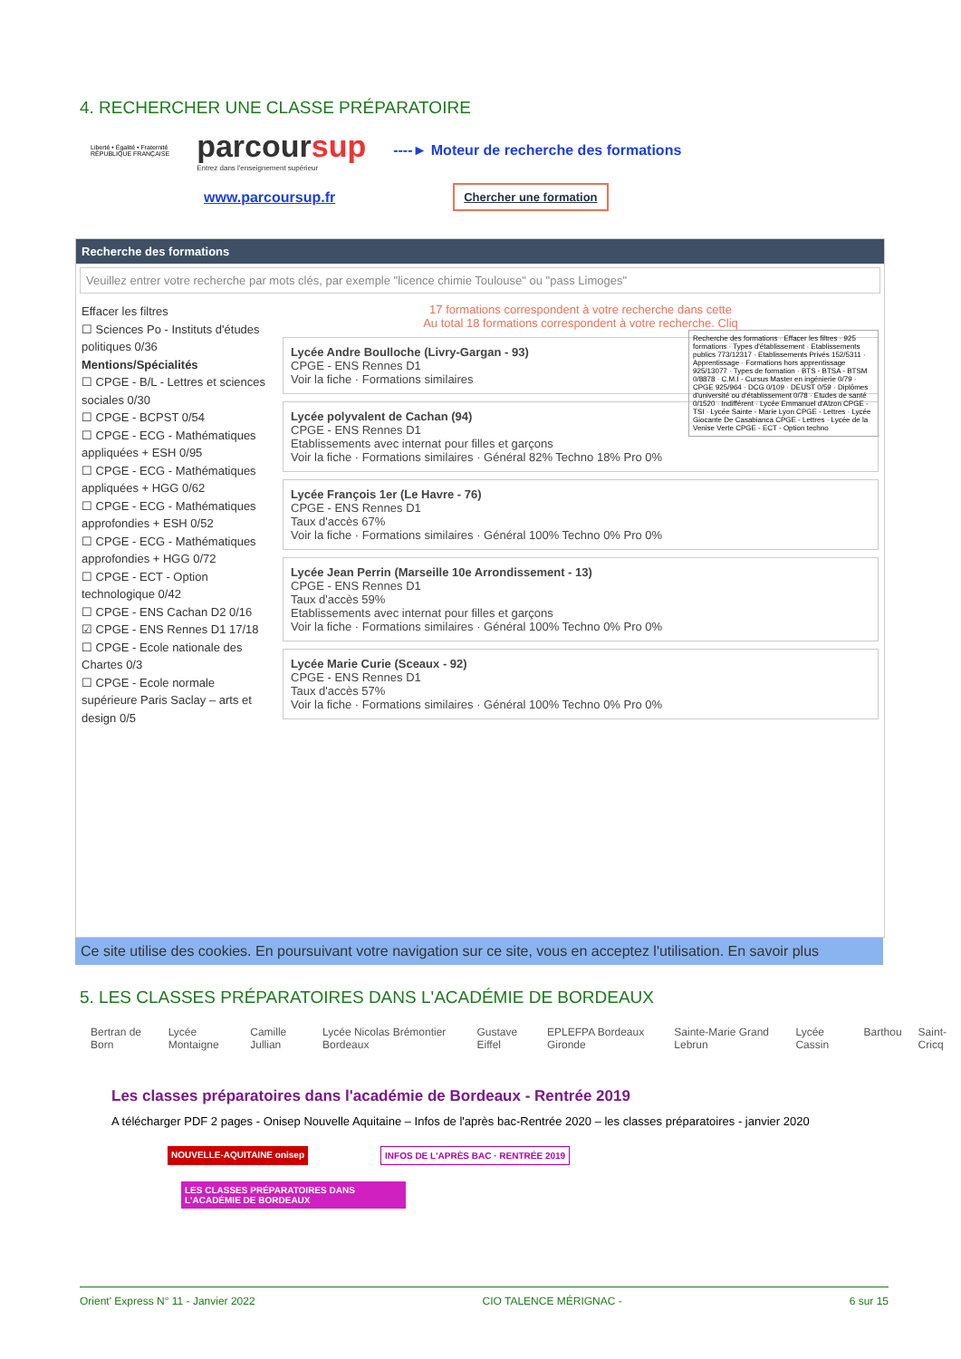4. RECHERCHER UNE CLASSE PRÉPARATOIRE
Liberté • Égalité • Fraternité
RÉPUBLIQUE FRANÇAISE
parcoursup
Entrez dans l'enseignement supérieur
----► Moteur de recherche des formations
www.parcoursup.fr Chercher une formation
Recherche des formations
Veuillez entrer votre recherche par mots clés, par exemple "licence chimie Toulouse" ou "pass Limoges"
Effacer les filtres
☐ Sciences Po - Instituts d'études politiques 0/36
Mentions/Spécialités
☐ CPGE - B/L - Lettres et sciences sociales 0/30
☐ CPGE - BCPST 0/54
☐ CPGE - ECG - Mathématiques appliquées + ESH 0/95
☐ CPGE - ECG - Mathématiques appliquées + HGG 0/62
☐ CPGE - ECG - Mathématiques approfondies + ESH 0/52
☐ CPGE - ECG - Mathématiques approfondies + HGG 0/72
☐ CPGE - ECT - Option technologique 0/42
☐ CPGE - ENS Cachan D2 0/16
☑ CPGE - ENS Rennes D1 17/18
☐ CPGE - Ecole nationale des Chartes 0/3
☐ CPGE - Ecole normale supérieure Paris Saclay – arts et design 0/5
17 formations correspondent à votre recherche dans cette
Au total 18 formations correspondent à votre recherche. Cliq
Recherche des formations · Effacer les filtres · 925 formations · Types d'établissement · Etablissements publics 773/12317 · Etablissements Privés 152/5311 · Apprentissage · Formations hors apprentissage 925/13077 · Types de formation · BTS - BTSA - BTSM 0/8878 · C.M.I - Cursus Master en ingénierie 0/79 · CPGE 925/964 · DCG 0/109 · DEUST 0/59 · Diplômes d'université ou d'établissement 0/78 · Etudes de santé 0/1520 · Indifférent · Lycée Emmanuel d'Alzon CPGE - TSI · Lycée Sainte - Marie Lyon CPGE - Lettres · Lycée Giocante De Casabianca CPGE - Lettres · Lycée de la Venise Verte CPGE - ECT - Option techno
Lycée Andre Boulloche (Livry-Gargan - 93)
CPGE - ENS Rennes D1
Voir la fiche · Formations similaires
Lycée polyvalent de Cachan (94)
CPGE - ENS Rennes D1
Etablissements avec internat pour filles et garçons
Voir la fiche · Formations similaires · Général 82% Techno 18% Pro 0%
Lycée François 1er (Le Havre - 76)
CPGE - ENS Rennes D1
Taux d'accès 67%
Voir la fiche · Formations similaires · Général 100% Techno 0% Pro 0%
Lycée Jean Perrin (Marseille 10e Arrondissement - 13)
CPGE - ENS Rennes D1
Taux d'accès 59%
Etablissements avec internat pour filles et garçons
Voir la fiche · Formations similaires · Général 100% Techno 0% Pro 0%
Lycée Marie Curie (Sceaux - 92)
CPGE - ENS Rennes D1
Taux d'accès 57%
Voir la fiche · Formations similaires · Général 100% Techno 0% Pro 0%
Ce site utilise des cookies. En poursuivant votre navigation sur ce site, vous en acceptez l'utilisation. En savoir plus
5. LES CLASSES PRÉPARATOIRES DANS L'ACADÉMIE DE BORDEAUX
Bertran de Born Lycée Montaigne Camille Jullian Lycée Nicolas Brémontier Bordeaux Gustave Eiffel EPLEFPA Bordeaux Gironde Sainte-Marie Grand Lebrun Lycée Cassin Barthou Saint-Cricq
Les classes préparatoires dans l'académie de Bordeaux - Rentrée 2019
A télécharger PDF 2 pages - Onisep Nouvelle Aquitaine – Infos de l'après bac-Rentrée 2020 – les classes préparatoires - janvier 2020
NOUVELLE-AQUITAINE onisep INFOS DE L'APRÈS BAC · RENTRÉE 2019
LES CLASSES PRÉPARATOIRES DANS L'ACADÉMIE DE BORDEAUX
Orient' Express N° 11 - Janvier 2022 CIO TALENCE MÉRIGNAC - 6 sur 15